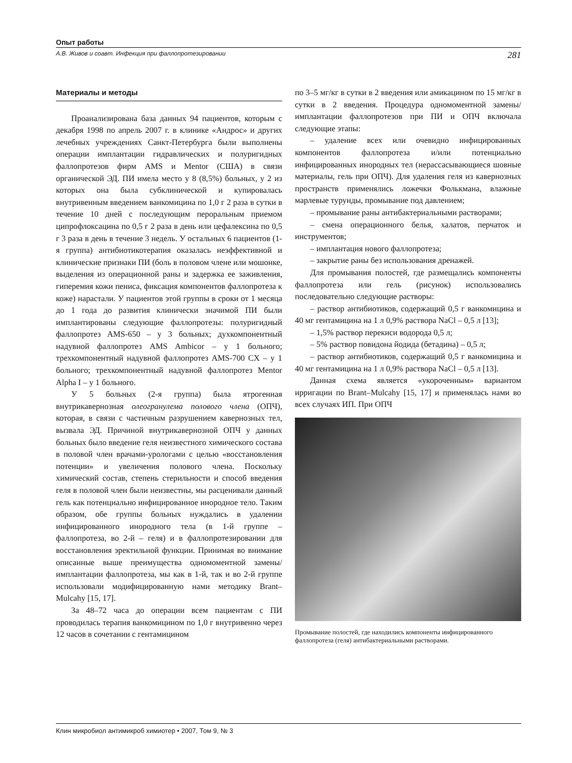Опыт работы
А.В. Живов и соавт. Инфекция при фаллопротезировании 281
Материалы и методы
Проанализирована база данных 94 пациентов, которым с декабря 1998 по апрель 2007 г. в клинике «Андрос» и других лечебных учреждениях Санкт-Петербурга были выполнены операции имплантации гидравлических и полуригидных фаллопротезов фирм AMS и Mentor (США) в связи органической ЭД. ПИ имела место у 8 (8,5%) больных, у 2 из которых она была субклинической и купировалась внутривенным введением ванкомицина по 1,0 г 2 раза в сутки в течение 10 дней с последующим пероральным приемом ципрофлоксацина по 0,5 г 2 раза в день или цефалексина по 0,5 г 3 раза в день в течение 3 недель. У остальных 6 пациентов (1-я группа) антибиотикотерапия оказалась неэффективной и клинические признаки ПИ (боль в половом члене или мошонке, выделения из операционной раны и задержка ее заживления, гиперемия кожи пениса, фиксация компонентов фаллопротеза к коже) нарастали. У пациентов этой группы в сроки от 1 месяца до 1 года до развития клинически значимой ПИ были имплантированы следующие фаллопротезы: полуригидный фаллопротез AMS-650 – у 3 больных; духкомпонентный надувной фаллопротез AMS Ambicor – у 1 больного; трехкомпонентный надувной фаллопротез AMS-700 CX – у 1 больного; трехкомпонентный надувной фаллопротез Mentor Alpha I – у 1 больного.
У 5 больных (2-я группа) была ятрогенная внутрикавернозная олеогранулема полового члена (ОПЧ), которая, в связи с частичным разрушением кавернозных тел, вызвала ЭД. Причиной внутрикавернозной ОПЧ у данных больных было введение геля неизвестного химического состава в половой член врачами-урологами с целью «восстановления потенции» и увеличения полового члена. Поскольку химический состав, степень стерильности и способ введения геля в половой член были неизвестны, мы расценивали данный гель как потенциально инфицированное инородное тело. Таким образом, обе группы больных нуждались в удалении инфицированного инородного тела (в 1-й группе – фаллопротеза, во 2-й – геля) и в фаллопротезировании для восстановления эректильной функции. Принимая во внимание описанные выше преимущества одномоментной замены/имплантации фаллопротеза, мы как в 1-й, так и во 2-й группе использовали модифицированную нами методику Brant–Mulcahy [15, 17].
За 48–72 часа до операции всем пациентам с ПИ проводилась терапия ванкомицином по 1,0 г внутривенно через 12 часов в сочетании с гентамицином
по 3–5 мг/кг в сутки в 2 введения или амикацином по 15 мг/кг в сутки в 2 введения. Процедура одномоментной замены/имплантации фаллопротезов при ПИ и ОПЧ включала следующие этапы:
– удаление всех или очевидно инфицированных компонентов фаллопротеза и/или потенциально инфицированных инородных тел (нерассасывающиеся шовные материалы, гель при ОПЧ). Для удаления геля из кавернозных пространств применялись ложечки Фолькмана, влажные марлевые турунды, промывание под давлением;
– промывание раны антибактериальными растворами;
– смена операционного белья, халатов, перчаток и инструментов;
– имплантация нового фаллопротеза;
– закрытие раны без использования дренажей.
Для промывания полостей, где размещались компоненты фаллопротеза или гель (рисунок) использовались последовательно следующие растворы:
– раствор антибиотиков, содержащий 0,5 г ванкомицина и 40 мг гентамицина на 1 л 0,9% раствора NaCl – 0,5 л [13];
– 1,5% раствор перекиси водорода 0,5 л;
– 5% раствор повидона йодида (бетадина) – 0,5 л;
– раствор антибиотиков, содержащий 0,5 г ванкомицина и 40 мг гентамицина на 1 л 0,9% раствора NaCl – 0,5 л [13].
Данная схема является «укороченным» вариантом ирригации по Brant–Mulcahy [15, 17] и применялась нами во всех случаях ИП. При ОПЧ
Промывание полостей, где находились компоненты инфицированного фаллопротеза (геля) антибактериальными растворами.
Клин микробиол антимикроб химиотер • 2007, Том 9, № 3